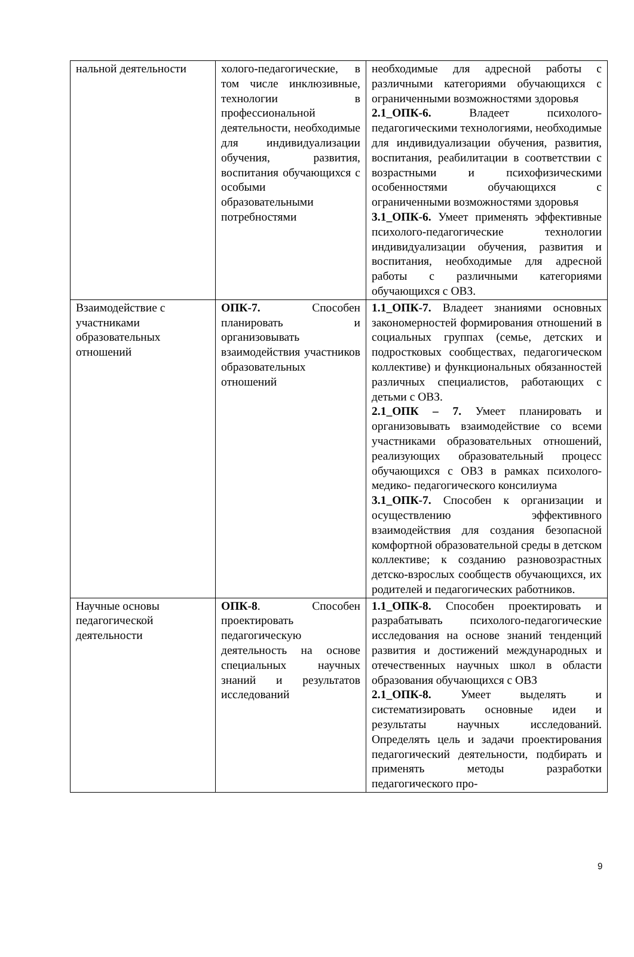| нальной деятельности | холого-педагогические, в том числе инклюзивные, технологии в профессиональной деятельности, необходимые для индивидуализации обучения, развития, воспитания обучающихся с особыми образовательными потребностями | необходимые для адресной работы с различными категориями обучающихся с ограниченными возможностями здоровья 2.1_ОПК-6. Владеет психолого-педагогическими технологиями, необходимые для индивидуализации обучения, развития, воспитания, реабилитации в соответствии с возрастными и психофизическими особенностями обучающихся с ограниченными возможностями здоровья 3.1_ОПК-6. Умеет применять эффективные психолого-педагогические технологии индивидуализации обучения, развития и воспитания, необходимые для адресной работы с различными категориями обучающихся с ОВЗ. |
| Взаимодействие с участниками образовательных отношений | ОПК-7. Способен планировать и организовывать взаимодействия участников образовательных отношений | 1.1_ОПК-7. Владеет знаниями основных закономерностей формирования отношений в социальных группах (семье, детских и подростковых сообществах, педагогическом коллективе) и функциональных обязанностей различных специалистов, работающих с детьми с ОВЗ. 2.1_ОПК – 7. Умеет планировать и организовывать взаимодействие со всеми участниками образовательных отношений, реализующих образовательный процесс обучающихся с ОВЗ в рамках психолого-медико- педагогического консилиума 3.1_ОПК-7. Способен к организации и осуществлению эффективного взаимодействия для создания безопасной комфортной образовательной среды в детском коллективе; к созданию разновозрастных детско-взрослых сообществ обучающихся, их родителей и педагогических работников. |
| Научные основы педагогической деятельности | ОПК-8 . Способен проектировать педагогическую деятельность на основе специальных научных знаний и результатов исследований | 1.1_ОПК-8. Способен проектировать и разрабатывать психолого-педагогические исследования на основе знаний тенденций развития и достижений международных и отечественных научных школ в области образования обучающихся с ОВЗ 2.1_ОПК-8. Умеет выделять и систематизировать основные идеи и результаты научных исследований. Определять цель и задачи проектирования педагогический деятельности, подбирать и применять методы разработки педагогического про- |
9